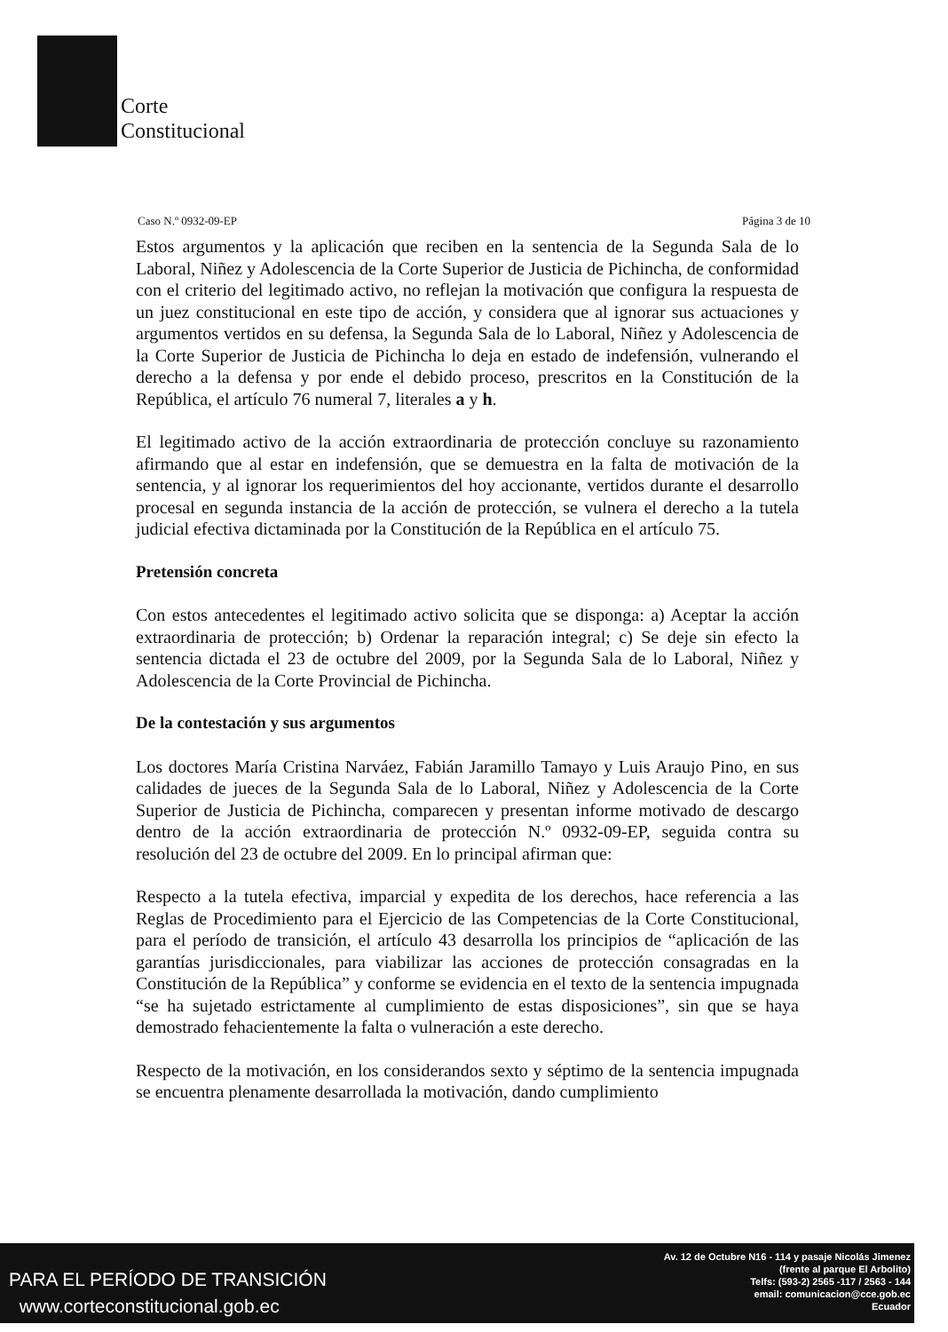Corte
Constitucional
Caso N.º 0932-09-EP Página 3 de 10
Estos argumentos y la aplicación que reciben en la sentencia de la Segunda Sala de lo Laboral, Niñez y Adolescencia de la Corte Superior de Justicia de Pichincha, de conformidad con el criterio del legitimado activo, no reflejan la motivación que configura la respuesta de un juez constitucional en este tipo de acción, y considera que al ignorar sus actuaciones y argumentos vertidos en su defensa, la Segunda Sala de lo Laboral, Niñez y Adolescencia de la Corte Superior de Justicia de Pichincha lo deja en estado de indefensión, vulnerando el derecho a la defensa y por ende el debido proceso, prescritos en la Constitución de la República, el artículo 76 numeral 7, literales a y h.
El legitimado activo de la acción extraordinaria de protección concluye su razonamiento afirmando que al estar en indefensión, que se demuestra en la falta de motivación de la sentencia, y al ignorar los requerimientos del hoy accionante, vertidos durante el desarrollo procesal en segunda instancia de la acción de protección, se vulnera el derecho a la tutela judicial efectiva dictaminada por la Constitución de la República en el artículo 75.
Pretensión concreta
Con estos antecedentes el legitimado activo solicita que se disponga: a) Aceptar la acción extraordinaria de protección; b) Ordenar la reparación integral; c) Se deje sin efecto la sentencia dictada el 23 de octubre del 2009, por la Segunda Sala de lo Laboral, Niñez y Adolescencia de la Corte Provincial de Pichincha.
De la contestación y sus argumentos
Los doctores María Cristina Narváez, Fabián Jaramillo Tamayo y Luis Araujo Pino, en sus calidades de jueces de la Segunda Sala de lo Laboral, Niñez y Adolescencia de la Corte Superior de Justicia de Pichincha, comparecen y presentan informe motivado de descargo dentro de la acción extraordinaria de protección N.º 0932-09-EP, seguida contra su resolución del 23 de octubre del 2009. En lo principal afirman que:
Respecto a la tutela efectiva, imparcial y expedita de los derechos, hace referencia a las Reglas de Procedimiento para el Ejercicio de las Competencias de la Corte Constitucional, para el período de transición, el artículo 43 desarrolla los principios de “aplicación de las garantías jurisdiccionales, para viabilizar las acciones de protección consagradas en la Constitución de la República” y conforme se evidencia en el texto de la sentencia impugnada “se ha sujetado estrictamente al cumplimiento de estas disposiciones”, sin que se haya demostrado fehacientemente la falta o vulneración a este derecho.
Respecto de la motivación, en los considerandos sexto y séptimo de la sentencia impugnada se encuentra plenamente desarrollada la motivación, dando cumplimiento
PARA EL PERÍODO DE TRANSICIÓN
www.corteconstitucional.gob.ec
Av. 12 de Octubre N16 - 114 y pasaje Nicolás Jimenez
(frente al parque El Arbolito)
Telfs: (593-2) 2565 -117 / 2563 - 144
email: comunicacion@cce.gob.ec
Ecuador